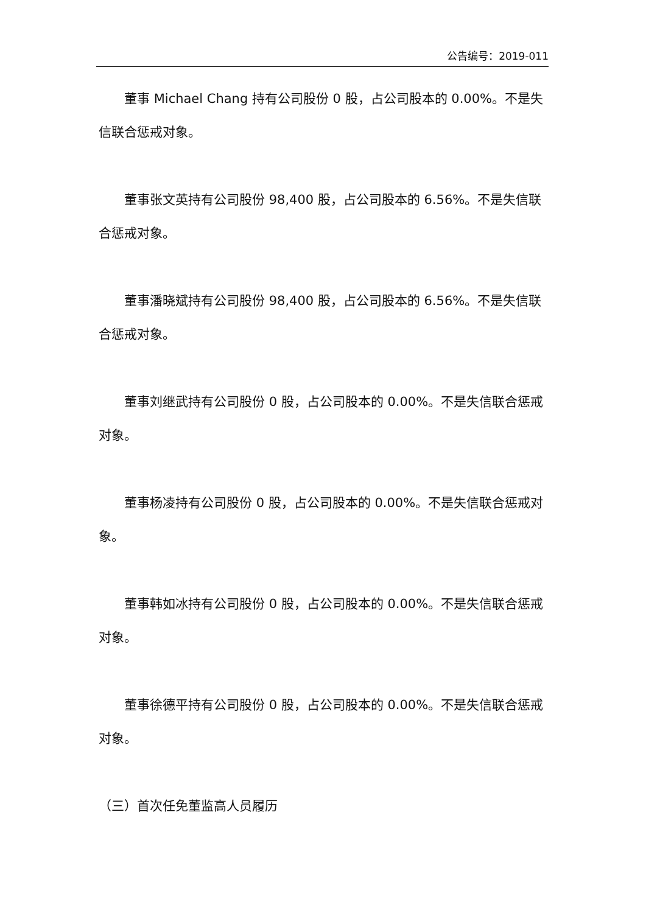公告编号：2019-011
董事 Michael Chang 持有公司股份 0 股，占公司股本的 0.00%。不是失信联合惩戒对象。
董事张文英持有公司股份 98,400 股，占公司股本的 6.56%。不是失信联合惩戒对象。
董事潘晓斌持有公司股份 98,400 股，占公司股本的 6.56%。不是失信联合惩戒对象。
董事刘继武持有公司股份 0 股，占公司股本的 0.00%。不是失信联合惩戒对象。
董事杨凌持有公司股份 0 股，占公司股本的 0.00%。不是失信联合惩戒对象。
董事韩如冰持有公司股份 0 股，占公司股本的 0.00%。不是失信联合惩戒对象。
董事徐德平持有公司股份 0 股，占公司股本的 0.00%。不是失信联合惩戒对象。
（三）首次任免董监高人员履历